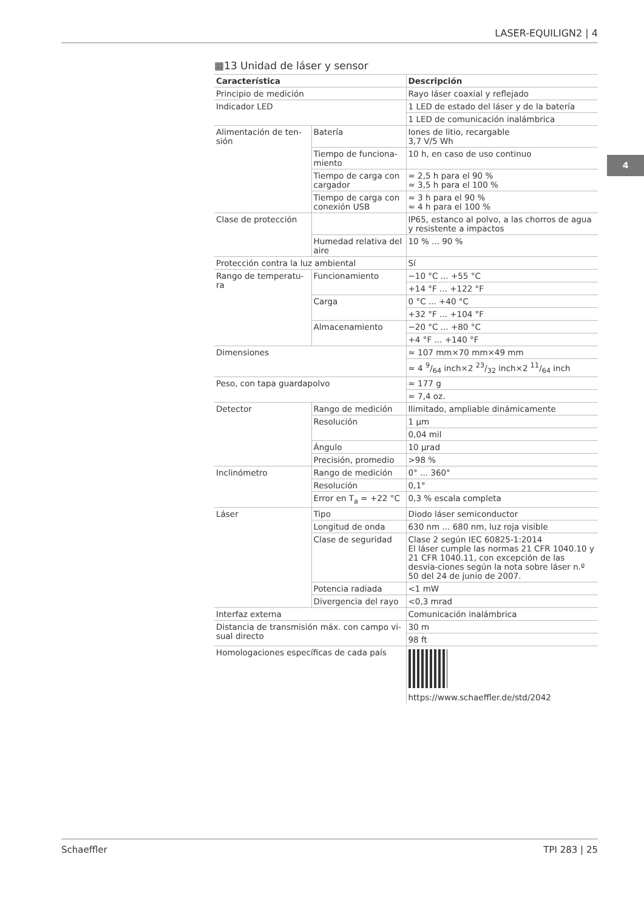LASER-EQUILIGN2 | 4
4
▦13 Unidad de láser y sensor
| Característica | | Descripción |
| --- | --- | --- |
| Principio de medición | | Rayo láser coaxial y reflejado |
| Indicador LED | | 1 LED de estado del láser y de la batería |
| | | 1 LED de comunicación inalámbrica |
| Alimentación de ten- sión | Batería | Iones de litio, recargable 3,7 V/5 Wh |
| | Tiempo de funciona- miento | 10 h, en caso de uso continuo |
| | Tiempo de carga con cargador | ≈ 2,5 h para el 90 % ≈ 3,5 h para el 100 % |
| | Tiempo de carga con conexión USB | ≈ 3 h para el 90 % ≈ 4 h para el 100 % |
| Clase de protección | | IP65, estanco al polvo, a las chorros de agua y resistente a impactos |
| | Humedad relativa del aire | 10 % ... 90 % |
| Protección contra la luz ambiental | | Sí |
| Rango de temperatu- ra | Funcionamiento | −10 °C ... +55 °C |
| | | +14 °F ... +122 °F |
| | Carga | 0 °C ... +40 °C |
| | | +32 °F ... +104 °F |
| | Almacenamiento | −20 °C ... +80 °C |
| | | +4 °F ... +140 °F |
| Dimensiones | | ≈ 107 mm×70 mm×49 mm |
| | | ≈ 4 9/64 inch×2 23/32 inch×2 11/64 inch |
| Peso, con tapa guardapolvo | | ≈ 177 g |
| | | ≈ 7,4 oz. |
| Detector | Rango de medición | Ilimitado, ampliable dinámicamente |
| | Resolución | 1 µm |
| | | 0,04 mil |
| | Ángulo | 10 µrad |
| | Precisión, promedio | >98 % |
| Inclinómetro | Rango de medición | 0° ... 360° |
| | Resolución | 0,1° |
| | Error en T<sub>a</sub> = +22 °C | 0,3 % escala completa |
| Láser | Tipo | Diodo láser semiconductor |
| | Longitud de onda | 630 nm ... 680 nm, luz roja visible |
| | Clase de seguridad | Clase 2 según IEC 60825-1:2014 El láser cumple las normas 21 CFR 1040.10 y 21 CFR 1040.11, con excepción de las desvia-ciones según la nota sobre láser n.º 50 del 24 de junio de 2007. |
| | Potencia radiada | <1 mW |
| | Divergencia del rayo | <0,3 mrad |
| Interfaz externa | | Comunicación inalámbrica |
| Distancia de transmisión máx. con campo vi- sual directo | | 30 m |
| | | 98 ft |
| Homologaciones específicas de cada país | | https://www.schaeffler.de/std/2042 |
Schaeffler TPI 283 | 25